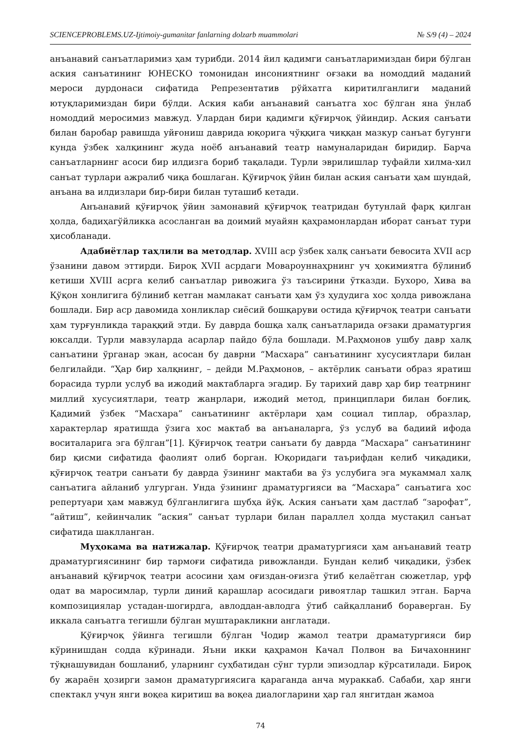SCIENCEPROBLEMS.UZ-Ijtimoiy-gumanitar fanlarning dolzarb muammolari № S/9 (4) – 2024
анъанавий санъатларимиз ҳам турибди. 2014 йил қадимги санъатларимиздан бири бўлган аския санъатининг ЮНЕСКО томонидан инсониятнинг оғзаки ва номоддий маданий мероси дурдонаси сифатида Репрезентатив рўйхатга киритилганлиги маданий ютуқларимиздан бири бўлди. Аския каби анъанавий санъатга хос бўлган яна ўнлаб номоддий меросимиз мавжуд. Улардан бири қадимги қўғирчоқ ўйиндир. Аския санъати билан баробар равишда уйғониш даврида юқорига чўққига чиққан мазкур санъат бугунги кунда ўзбек халқининг жуда ноёб анъанавий театр намуналаридан биридир. Барча санъатларнинг асоси бир илдизга бориб тақалади. Турли эврилишлар туфайли хилма-хил санъат турлари ажралиб чиқа бошлаган. Қўғирчоқ ўйин билан аския санъати ҳам шундай, анъана ва илдизлари бир-бири билан туташиб кетади.
Анъанавий қўғирчоқ ўйин замонавий қўғирчоқ театридан бутунлай фарқ қилган ҳолда, бадиҳагўйликка асосланган ва доимий муайян қаҳрамонлардан иборат санъат тури ҳисобланади.
Адабиётлар таҳлили ва методлар. XVIII аср ўзбек халқ санъати бевосита XVII аср ўзанини давом эттирди. Бироқ XVII асрдаги Мовароуннаҳрнинг уч ҳокимиятга бўлиниб кетиши XVIII асрга келиб санъатлар ривожига ўз таъсирини ўтказди. Бухоро, Хива ва Қўқон хонлигига бўлиниб кетган мамлакат санъати ҳам ўз ҳудудига хос ҳолда ривожлана бошлади. Бир аср давомида хонликлар сиёсий бошқаруви остида қўғирчоқ театри санъати ҳам турғунликда тараққий этди. Бу даврда бошқа халқ санъатларида оғзаки драматургия юксалди. Турли мавзуларда асарлар пайдо бўла бошлади. М.Раҳмонов ушбу давр халқ санъатини ўрганар экан, асосан бу даврни “Масхара” санъатининг хусусиятлари билан белгилайди. “Ҳар бир халқнинг, – дейди М.Раҳмонов, – актёрлик санъати образ яратиш борасида турли услуб ва ижодий мактабларга эгадир. Бу тарихий давр ҳар бир театрнинг миллий хусусиятлари, театр жанрлари, ижодий метод, принциплари билан боғлиқ. Қадимий ўзбек “Масхара” санъатининг актёрлари ҳам социал типлар, образлар, характерлар яратишда ўзига хос мактаб ва анъаналарга, ўз услуб ва бадиий ифода воситаларига эга бўлган”[1]. Қўғирчоқ театри санъати бу даврда “Масхара” санъатининг бир қисми сифатида фаолият олиб борган. Юқоридаги таърифдан келиб чиқадики, қўғирчоқ театри санъати бу даврда ўзининг мактаби ва ўз услубига эга мукаммал халқ санъатига айланиб улгурган. Унда ўзининг драматургияси ва “Масхара” санъатига хос репертуари ҳам мавжуд бўлганлигига шубҳа йўқ. Аския санъати ҳам дастлаб “зарофат”, “айтиш”, кейинчалик “аския” санъат турлари билан параллел ҳолда мустақил санъат сифатида шаклланган.
Муҳокама ва натижалар. Қўғирчоқ театри драматургияси ҳам анъанавий театр драматургиясининг бир тармоғи сифатида ривожланди. Бундан келиб чиқадики, ўзбек анъанавий қўғирчоқ театри асосини ҳам оғиздан-оғизга ўтиб келаётган сюжетлар, урф одат ва маросимлар, турли диний қарашлар асосидаги ривоятлар ташкил этган. Барча композициялар устадан-шогирдга, авлоддан-авлодга ўтиб сайқалланиб бораверган. Бу иккала санъатга тегишли бўлган муштаракликни англатади.
Қўғирчоқ ўйинга тегишли бўлган Чодир жамол театри драматургияси бир кўринишдан содда кўринади. Яъни икки қаҳрамон Качал Полвон ва Бичахоннинг тўқнашувидан бошланиб, уларнинг суҳбатидан сўнг турли эпизодлар кўрсатилади. Бироқ бу жараён ҳозирги замон драматургиясига қараганда анча мураккаб. Сабаби, ҳар янги спектакл учун янги воқеа киритиш ва воқеа диалогларини ҳар гал янгитдан жамоа
74